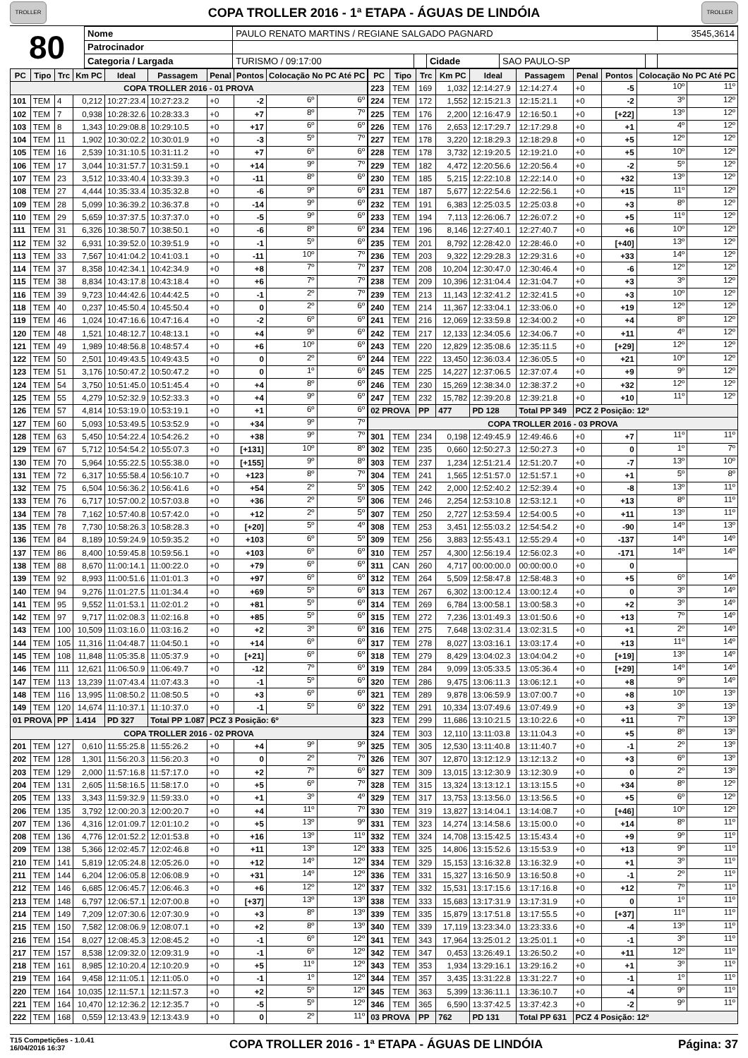TROLLER
COPA TROLLER 2016 - 1ª ETAPA - ÁGUAS DE LINDÓIA
TROLLER
80
| Nome | PAULO RENATO MARTINS / REGIANE SALGADO PAGNARD | | | | | 3545,3614 |
| Patrocinador | | | | | | |
| Categoria / Largada | TURISMO / 09:17:00 | | Cidade | SAO PAULO-SP | | |
| PC | Tipo | Trc | Km PC | Ideal | Passagem | Penal | Pontos | Colocação No PC Até PC | |
| --- | --- | --- | --- | --- | --- | --- | --- | --- | --- |
| COPA TROLLER 2016 - 01 PROVA | | | | | | | | | |
| 101 | TEM | 4 | 0,212 | 10:27:23.4 | 10:27:23.2 | +0 | -2 | 6º | 6º |
| 102 | TEM | 7 | 0,938 | 10:28:32.6 | 10:28:33.3 | +0 | +7 | 8º | 7º |
| 103 | TEM | 8 | 1,343 | 10:29:08.8 | 10:29:10.5 | +0 | +17 | 6º | 6º |
| 104 | TEM | 11 | 1,902 | 10:30:02.2 | 10:30:01.9 | +0 | -3 | 5º | 7º |
| 105 | TEM | 16 | 2,539 | 10:31:10.5 | 10:31:11.2 | +0 | +7 | 6º | 6º |
| 106 | TEM | 17 | 3,044 | 10:31:57.7 | 10:31:59.1 | +0 | +14 | 9º | 7º |
| 107 | TEM | 23 | 3,512 | 10:33:40.4 | 10:33:39.3 | +0 | -11 | 8º | 6º |
| 108 | TEM | 27 | 4,444 | 10:35:33.4 | 10:35:32.8 | +0 | -6 | 9º | 6º |
| 109 | TEM | 28 | 5,099 | 10:36:39.2 | 10:36:37.8 | +0 | -14 | 9º | 6º |
| 110 | TEM | 29 | 5,659 | 10:37:37.5 | 10:37:37.0 | +0 | -5 | 9º | 6º |
| 111 | TEM | 31 | 6,326 | 10:38:50.7 | 10:38:50.1 | +0 | -6 | 8º | 6º |
| 112 | TEM | 32 | 6,931 | 10:39:52.0 | 10:39:51.9 | +0 | -1 | 5º | 6º |
| 113 | TEM | 33 | 7,567 | 10:41:04.2 | 10:41:03.1 | +0 | -11 | 10º | 7º |
| 114 | TEM | 37 | 8,358 | 10:42:34.1 | 10:42:34.9 | +0 | +8 | 7º | 7º |
| 115 | TEM | 38 | 8,834 | 10:43:17.8 | 10:43:18.4 | +0 | +6 | 7º | 7º |
| 116 | TEM | 39 | 9,723 | 10:44:42.6 | 10:44:42.5 | +0 | -1 | 2º | 7º |
| 118 | TEM | 40 | 0,237 | 10:45:50.4 | 10:45:50.4 | +0 | 0 | 2º | 6º |
| 119 | TEM | 46 | 1,024 | 10:47:16.6 | 10:47:16.4 | +0 | -2 | 6º | 6º |
| 120 | TEM | 48 | 1,521 | 10:48:12.7 | 10:48:13.1 | +0 | +4 | 9º | 6º |
| 121 | TEM | 49 | 1,989 | 10:48:56.8 | 10:48:57.4 | +0 | +6 | 10º | 6º |
| 122 | TEM | 50 | 2,501 | 10:49:43.5 | 10:49:43.5 | +0 | 0 | 2º | 6º |
| 123 | TEM | 51 | 3,176 | 10:50:47.2 | 10:50:47.2 | +0 | 0 | 1º | 6º |
| 124 | TEM | 54 | 3,750 | 10:51:45.0 | 10:51:45.4 | +0 | +4 | 8º | 6º |
| 125 | TEM | 55 | 4,279 | 10:52:32.9 | 10:52:33.3 | +0 | +4 | 9º | 6º |
| 126 | TEM | 57 | 4,814 | 10:53:19.0 | 10:53:19.1 | +0 | +1 | 6º | 6º |
| 127 | TEM | 60 | 5,093 | 10:53:49.5 | 10:53:52.9 | +0 | +34 | 9º | 7º |
| 128 | TEM | 63 | 5,450 | 10:54:22.4 | 10:54:26.2 | +0 | +38 | 9º | 7º |
| 129 | TEM | 67 | 5,712 | 10:54:54.2 | 10:55:07.3 | +0 | [+131] | 10º | 8º |
| 130 | TEM | 70 | 5,964 | 10:55:22.5 | 10:55:38.0 | +0 | [+155] | 9º | 8º |
| 131 | TEM | 72 | 6,317 | 10:55:58.4 | 10:56:10.7 | +0 | +123 | 8º | 7º |
| 132 | TEM | 75 | 6,504 | 10:56:36.2 | 10:56:41.6 | +0 | +54 | 2º | 5º |
| 133 | TEM | 76 | 6,717 | 10:57:00.2 | 10:57:03.8 | +0 | +36 | 2º | 5º |
| 134 | TEM | 78 | 7,162 | 10:57:40.8 | 10:57:42.0 | +0 | +12 | 2º | 5º |
| 135 | TEM | 78 | 7,730 | 10:58:26.3 | 10:58:28.3 | +0 | [+20] | 5º | 4º |
| 136 | TEM | 84 | 8,189 | 10:59:24.9 | 10:59:35.2 | +0 | +103 | 6º | 5º |
| 137 | TEM | 86 | 8,400 | 10:59:45.8 | 10:59:56.1 | +0 | +103 | 6º | 6º |
| 138 | TEM | 88 | 8,670 | 11:00:14.1 | 11:00:22.0 | +0 | +79 | 6º | 6º |
| 139 | TEM | 92 | 8,993 | 11:00:51.6 | 11:01:01.3 | +0 | +97 | 6º | 6º |
| 140 | TEM | 94 | 9,276 | 11:01:27.5 | 11:01:34.4 | +0 | +69 | 5º | 6º |
| 141 | TEM | 95 | 9,552 | 11:01:53.1 | 11:02:01.2 | +0 | +81 | 5º | 6º |
| 142 | TEM | 97 | 9,717 | 11:02:08.3 | 11:02:16.8 | +0 | +85 | 5º | 6º |
| 143 | TEM | 100 | 10,509 | 11:03:16.0 | 11:03:16.2 | +0 | +2 | 3º | 6º |
| 144 | TEM | 105 | 11,316 | 11:04:48.7 | 11:04:50.1 | +0 | +14 | 6º | 6º |
| 145 | TEM | 108 | 11,848 | 11:05:35.8 | 11:05:37.9 | +0 | [+21] | 6º | 6º |
| 146 | TEM | 111 | 12,621 | 11:06:50.9 | 11:06:49.7 | +0 | -12 | 7º | 6º |
| 147 | TEM | 113 | 13,239 | 11:07:43.4 | 11:07:43.3 | +0 | -1 | 5º | 6º |
| 148 | TEM | 116 | 13,995 | 11:08:50.2 | 11:08:50.5 | +0 | +3 | 6º | 6º |
| 149 | TEM | 120 | 14,674 | 11:10:37.1 | 11:10:37.0 | +0 | -1 | 5º | 6º |
| 01 PROVA | | PP | 1.414 | PD 327 | Total PP 1.087 | PCZ 3 Posição: 6º | | | |
| COPA TROLLER 2016 - 02 PROVA | | | | | | | | | |
| 201 | TEM | 127 | 0,610 | 11:55:25.8 | 11:55:26.2 | +0 | +4 | 9º | 9º |
| 202 | TEM | 128 | 1,301 | 11:56:20.3 | 11:56:20.3 | +0 | 0 | 2º | 7º |
| 203 | TEM | 129 | 2,000 | 11:57:16.8 | 11:57:17.0 | +0 | +2 | 7º | 6º |
| 204 | TEM | 131 | 2,605 | 11:58:16.5 | 11:58:17.0 | +0 | +5 | 6º | 7º |
| 205 | TEM | 133 | 3,343 | 11:59:32.9 | 11:59:33.0 | +0 | +1 | 3º | 4º |
| 206 | TEM | 135 | 3,792 | 12:00:20.3 | 12:00:20.7 | +0 | +4 | 11º | 7º |
| 207 | TEM | 136 | 4,316 | 12:01:09.7 | 12:01:10.2 | +0 | +5 | 13º | 9º |
| 208 | TEM | 136 | 4,776 | 12:01:52.2 | 12:01:53.8 | +0 | +16 | 13º | 11º |
| 209 | TEM | 138 | 5,366 | 12:02:45.7 | 12:02:46.8 | +0 | +11 | 13º | 12º |
| 210 | TEM | 141 | 5,819 | 12:05:24.8 | 12:05:26.0 | +0 | +12 | 14º | 12º |
| 211 | TEM | 144 | 6,204 | 12:06:05.8 | 12:06:08.9 | +0 | +31 | 14º | 12º |
| 212 | TEM | 146 | 6,685 | 12:06:45.7 | 12:06:46.3 | +0 | +6 | 12º | 12º |
| 213 | TEM | 148 | 6,797 | 12:06:57.1 | 12:07:00.8 | +0 | [+37] | 13º | 13º |
| 214 | TEM | 149 | 7,209 | 12:07:30.6 | 12:07:30.9 | +0 | +3 | 8º | 13º |
| 215 | TEM | 150 | 7,582 | 12:08:06.9 | 12:08:07.1 | +0 | +2 | 8º | 13º |
| 216 | TEM | 154 | 8,027 | 12:08:45.3 | 12:08:45.2 | +0 | -1 | 6º | 12º |
| 217 | TEM | 157 | 8,538 | 12:09:32.0 | 12:09:31.9 | +0 | -1 | 6º | 12º |
| 218 | TEM | 161 | 8,985 | 12:10:20.4 | 12:10:20.9 | +0 | +5 | 11º | 12º |
| 219 | TEM | 164 | 9,458 | 12:11:05.1 | 12:11:05.0 | +0 | -1 | 1º | 12º |
| 220 | TEM | 164 | 10,035 | 12:11:57.1 | 12:11:57.3 | +0 | +2 | 5º | 12º |
| 221 | TEM | 164 | 10,470 | 12:12:36.2 | 12:12:35.7 | +0 | -5 | 5º | 12º |
| 222 | TEM | 168 | 0,559 | 12:13:43.9 | 12:13:43.9 | +0 | 0 | 2º | 11º |
| PC | Tipo | Trc | Km PC | Ideal | Passagem | Penal | Pontos | Colocação No PC Até PC | |
| --- | --- | --- | --- | --- | --- | --- | --- | --- | --- |
| 223 | TEM | 169 | 1,032 | 12:14:27.9 | 12:14:27.4 | +0 | -5 | 10º | 11º |
| 224 | TEM | 172 | 1,552 | 12:15:21.3 | 12:15:21.1 | +0 | -2 | 3º | 12º |
| 225 | TEM | 176 | 2,200 | 12:16:47.9 | 12:16:50.1 | +0 | [+22] | 13º | 12º |
| 226 | TEM | 176 | 2,653 | 12:17:29.7 | 12:17:29.8 | +0 | +1 | 4º | 12º |
| 227 | TEM | 178 | 3,220 | 12:18:29.3 | 12:18:29.8 | +0 | +5 | 12º | 12º |
| 228 | TEM | 178 | 3,732 | 12:19:20.5 | 12:19:21.0 | +0 | +5 | 10º | 12º |
| 229 | TEM | 182 | 4,472 | 12:20:56.6 | 12:20:56.4 | +0 | -2 | 5º | 12º |
| 230 | TEM | 185 | 5,215 | 12:22:10.8 | 12:22:14.0 | +0 | +32 | 13º | 12º |
| 231 | TEM | 187 | 5,677 | 12:22:54.6 | 12:22:56.1 | +0 | +15 | 11º | 12º |
| 232 | TEM | 191 | 6,383 | 12:25:03.5 | 12:25:03.8 | +0 | +3 | 8º | 12º |
| 233 | TEM | 194 | 7,113 | 12:26:06.7 | 12:26:07.2 | +0 | +5 | 11º | 12º |
| 234 | TEM | 196 | 8,146 | 12:27:40.1 | 12:27:40.7 | +0 | +6 | 10º | 12º |
| 235 | TEM | 201 | 8,792 | 12:28:42.0 | 12:28:46.0 | +0 | [+40] | 13º | 12º |
| 236 | TEM | 203 | 9,322 | 12:29:28.3 | 12:29:31.6 | +0 | +33 | 14º | 12º |
| 237 | TEM | 208 | 10,204 | 12:30:47.0 | 12:30:46.4 | +0 | -6 | 12º | 12º |
| 238 | TEM | 209 | 10,396 | 12:31:04.4 | 12:31:04.7 | +0 | +3 | 3º | 12º |
| 239 | TEM | 213 | 11,143 | 12:32:41.2 | 12:32:41.5 | +0 | +3 | 10º | 12º |
| 240 | TEM | 214 | 11,367 | 12:33:04.1 | 12:33:06.0 | +0 | +19 | 12º | 12º |
| 241 | TEM | 216 | 12,069 | 12:33:59.8 | 12:34:00.2 | +0 | +4 | 8º | 12º |
| 242 | TEM | 217 | 12,133 | 12:34:05.6 | 12:34:06.7 | +0 | +11 | 4º | 12º |
| 243 | TEM | 220 | 12,829 | 12:35:08.6 | 12:35:11.5 | +0 | [+29] | 12º | 12º |
| 244 | TEM | 222 | 13,450 | 12:36:03.4 | 12:36:05.5 | +0 | +21 | 10º | 12º |
| 245 | TEM | 225 | 14,227 | 12:37:06.5 | 12:37:07.4 | +0 | +9 | 9º | 12º |
| 246 | TEM | 230 | 15,269 | 12:38:34.0 | 12:38:37.2 | +0 | +32 | 12º | 12º |
| 247 | TEM | 232 | 15,782 | 12:39:20.8 | 12:39:21.8 | +0 | +10 | 11º | 12º |
| 02 PROVA | | PP | 477 | PD 128 | Total PP 349 | PCZ 2 Posição: 12º | | | |
| COPA TROLLER 2016 - 03 PROVA | | | | | | | | | |
| 301 | TEM | 234 | 0,198 | 12:49:45.9 | 12:49:46.6 | +0 | +7 | 11º | 11º |
| 302 | TEM | 235 | 0,660 | 12:50:27.3 | 12:50:27.3 | +0 | 0 | 1º | 7º |
| 303 | TEM | 237 | 1,234 | 12:51:21.4 | 12:51:20.7 | +0 | -7 | 13º | 10º |
| 304 | TEM | 241 | 1,565 | 12:51:57.0 | 12:51:57.1 | +0 | +1 | 5º | 8º |
| 305 | TEM | 242 | 2,000 | 12:52:40.2 | 12:52:39.4 | +0 | -8 | 13º | 11º |
| 306 | TEM | 246 | 2,254 | 12:53:10.8 | 12:53:12.1 | +0 | +13 | 8º | 11º |
| 307 | TEM | 250 | 2,727 | 12:53:59.4 | 12:54:00.5 | +0 | +11 | 13º | 11º |
| 308 | TEM | 253 | 3,451 | 12:55:03.2 | 12:54:54.2 | +0 | -90 | 14º | 13º |
| 309 | TEM | 256 | 3,883 | 12:55:43.1 | 12:55:29.4 | +0 | -137 | 14º | 14º |
| 310 | TEM | 257 | 4,300 | 12:56:19.4 | 12:56:02.3 | +0 | -171 | 14º | 14º |
| 311 | CAN | 260 | 4,717 | 00:00:00.0 | 00:00:00.0 | +0 | 0 | | |
| 312 | TEM | 264 | 5,509 | 12:58:47.8 | 12:58:48.3 | +0 | +5 | 6º | 14º |
| 313 | TEM | 267 | 6,302 | 13:00:12.4 | 13:00:12.4 | +0 | 0 | 3º | 14º |
| 314 | TEM | 269 | 6,784 | 13:00:58.1 | 13:00:58.3 | +0 | +2 | 3º | 14º |
| 315 | TEM | 272 | 7,236 | 13:01:49.3 | 13:01:50.6 | +0 | +13 | 7º | 14º |
| 316 | TEM | 275 | 7,648 | 13:02:31.4 | 13:02:31.5 | +0 | +1 | 2º | 14º |
| 317 | TEM | 278 | 8,027 | 13:03:16.1 | 13:03:17.4 | +0 | +13 | 11º | 14º |
| 318 | TEM | 279 | 8,429 | 13:04:02.3 | 13:04:04.2 | +0 | [+19] | 13º | 14º |
| 319 | TEM | 284 | 9,099 | 13:05:33.5 | 13:05:36.4 | +0 | [+29] | 14º | 14º |
| 320 | TEM | 286 | 9,475 | 13:06:11.3 | 13:06:12.1 | +0 | +8 | 9º | 14º |
| 321 | TEM | 289 | 9,878 | 13:06:59.9 | 13:07:00.7 | +0 | +8 | 10º | 13º |
| 322 | TEM | 291 | 10,334 | 13:07:49.6 | 13:07:49.9 | +0 | +3 | 3º | 13º |
| 323 | TEM | 299 | 11,686 | 13:10:21.5 | 13:10:22.6 | +0 | +11 | 7º | 13º |
| 324 | TEM | 303 | 12,110 | 13:11:03.8 | 13:11:04.3 | +0 | +5 | 8º | 13º |
| 325 | TEM | 305 | 12,530 | 13:11:40.8 | 13:11:40.7 | +0 | -1 | 2º | 13º |
| 326 | TEM | 307 | 12,870 | 13:12:12.9 | 13:12:13.2 | +0 | +3 | 6º | 13º |
| 327 | TEM | 309 | 13,015 | 13:12:30.9 | 13:12:30.9 | +0 | 0 | 2º | 13º |
| 328 | TEM | 315 | 13,324 | 13:13:12.1 | 13:13:15.5 | +0 | +34 | 8º | 12º |
| 329 | TEM | 317 | 13,753 | 13:13:56.0 | 13:13:56.5 | +0 | +5 | 6º | 12º |
| 330 | TEM | 319 | 13,827 | 13:14:04.1 | 13:14:08.7 | +0 | [+46] | 10º | 12º |
| 331 | TEM | 323 | 14,274 | 13:14:58.6 | 13:15:00.0 | +0 | +14 | 8º | 11º |
| 332 | TEM | 324 | 14,708 | 13:15:42.5 | 13:15:43.4 | +0 | +9 | 9º | 11º |
| 333 | TEM | 325 | 14,806 | 13:15:52.6 | 13:15:53.9 | +0 | +13 | 9º | 11º |
| 334 | TEM | 329 | 15,153 | 13:16:32.8 | 13:16:32.9 | +0 | +1 | 3º | 11º |
| 336 | TEM | 331 | 15,327 | 13:16:50.9 | 13:16:50.8 | +0 | -1 | 2º | 11º |
| 337 | TEM | 332 | 15,531 | 13:17:15.6 | 13:17:16.8 | +0 | +12 | 7º | 11º |
| 338 | TEM | 333 | 15,683 | 13:17:31.9 | 13:17:31.9 | +0 | 0 | 1º | 11º |
| 339 | TEM | 335 | 15,879 | 13:17:51.8 | 13:17:55.5 | +0 | [+37] | 11º | 11º |
| 340 | TEM | 339 | 17,119 | 13:23:34.0 | 13:23:33.6 | +0 | -4 | 13º | 11º |
| 341 | TEM | 343 | 17,964 | 13:25:01.2 | 13:25:01.1 | +0 | -1 | 3º | 11º |
| 342 | TEM | 347 | 0,453 | 13:26:49.1 | 13:26:50.2 | +0 | +11 | 12º | 11º |
| 343 | TEM | 353 | 1,934 | 13:29:16.1 | 13:29:16.2 | +0 | +1 | 3º | 11º |
| 344 | TEM | 357 | 3,435 | 13:31:22.8 | 13:31:22.7 | +0 | -1 | 1º | 11º |
| 345 | TEM | 363 | 5,399 | 13:36:11.1 | 13:36:10.7 | +0 | -4 | 9º | 11º |
| 346 | TEM | 365 | 6,590 | 13:37:42.5 | 13:37:42.3 | +0 | -2 | 9º | 11º |
| 03 PROVA | | PP | 762 | PD 131 | Total PP 631 | PCZ 4 Posição: 12º | | | |
T15 Competições - 1.0.41
16/04/2016 16:37
COPA TROLLER 2016 - 1ª ETAPA - ÁGUAS DE LINDÓIA
Página: 37